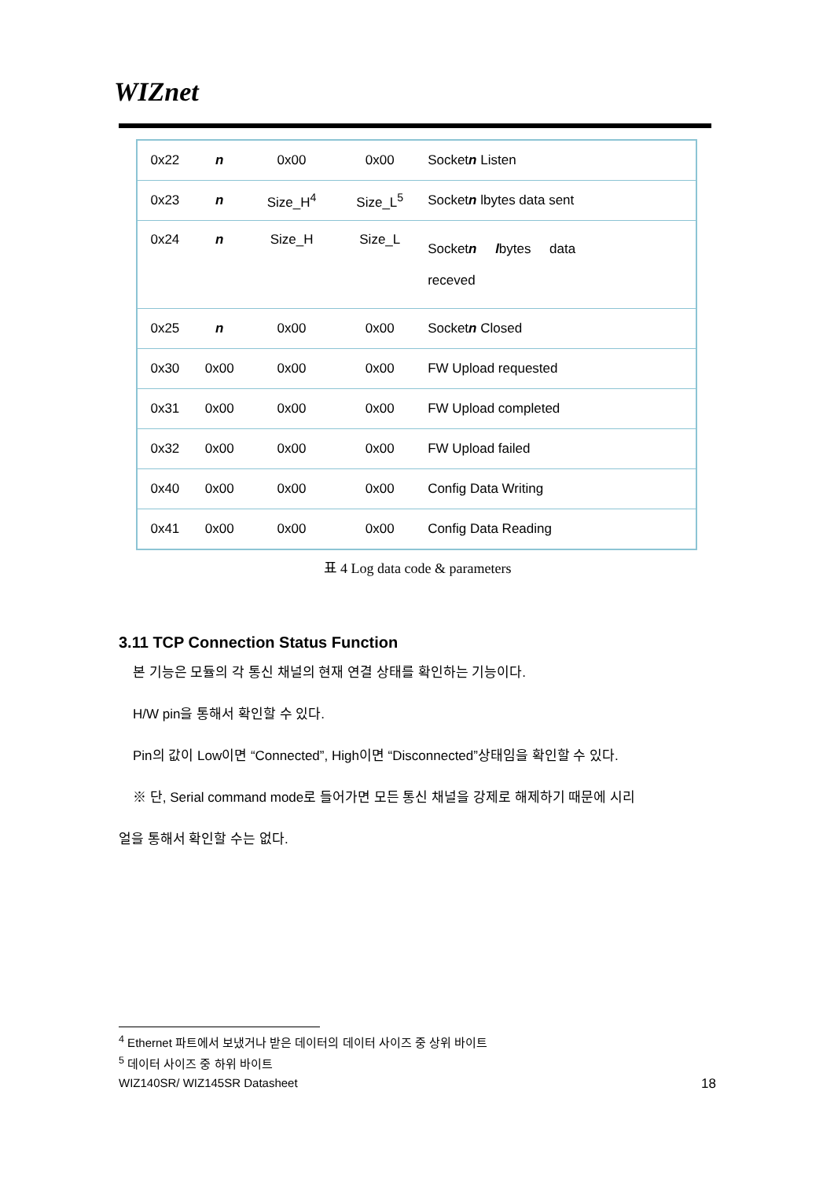WIZnet
| 0x22 | n | 0x00 | 0x00 | Socket n Listen |
| 0x23 | n | Size_H<sup>4</sup> | Size_L<sup>5</sup> | Socket n lbytes data sent |
| 0x24 | n | Size_H | Size_L | Socket n l bytes data receved |
| 0x25 | n | 0x00 | 0x00 | Socket n Closed |
| 0x30 | 0x00 | 0x00 | 0x00 | FW Upload requested |
| 0x31 | 0x00 | 0x00 | 0x00 | FW Upload completed |
| 0x32 | 0x00 | 0x00 | 0x00 | FW Upload failed |
| 0x40 | 0x00 | 0x00 | 0x00 | Config Data Writing |
| 0x41 | 0x00 | 0x00 | 0x00 | Config Data Reading |
표 4 Log data code & parameters
3.11 TCP Connection Status Function
본 기능은 모듈의 각 통신 채널의 현재 연결 상태를 확인하는 기능이다.
H/W pin을 통해서 확인할 수 있다.
Pin의 값이 Low이면 “Connected”, High이면 “Disconnected”상태임을 확인할 수 있다.
※ 단, Serial command mode로 들어가면 모든 통신 채널을 강제로 해제하기 때문에 시리
얼을 통해서 확인할 수는 없다.
<sup>4</sup> Ethernet 파트에서 보냈거나 받은 데이터의 데이터 사이즈 중 상위 바이트
<sup>5</sup> 데이터 사이즈 중 하위 바이트
WIZ140SR/ WIZ145SR Datasheet 18